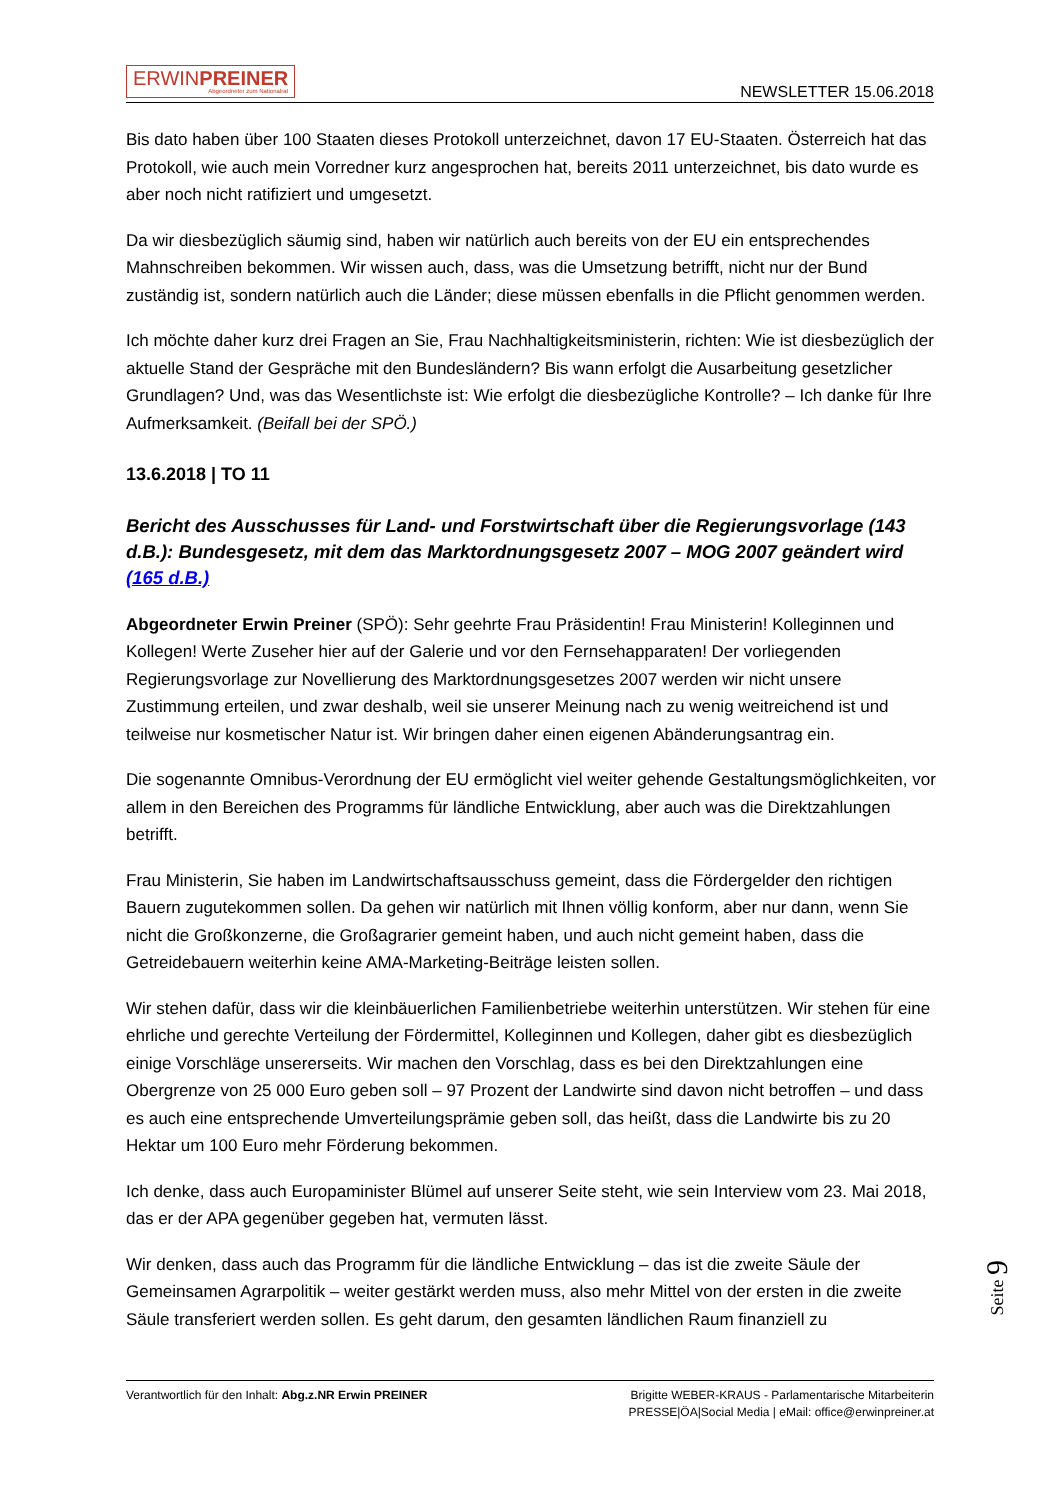ERWINPREINER
Abgeordneter zum Nationalrat
NEWSLETTER 15.06.2018
Bis dato haben über 100 Staaten dieses Protokoll unterzeichnet, davon 17 EU-Staaten. Österreich hat das Protokoll, wie auch mein Vorredner kurz angesprochen hat, bereits 2011 unterzeichnet, bis dato wurde es aber noch nicht ratifiziert und umgesetzt.
Da wir diesbezüglich säumig sind, haben wir natürlich auch bereits von der EU ein entsprechendes Mahnschreiben bekommen. Wir wissen auch, dass, was die Umsetzung betrifft, nicht nur der Bund zuständig ist, sondern natürlich auch die Länder; diese müssen ebenfalls in die Pflicht genommen werden.
Ich möchte daher kurz drei Fragen an Sie, Frau Nachhaltigkeitsministerin, richten: Wie ist diesbezüglich der aktuelle Stand der Gespräche mit den Bundesländern? Bis wann erfolgt die Ausarbeitung gesetzlicher Grundlagen? Und, was das Wesentlichste ist: Wie erfolgt die diesbezügliche Kontrolle? – Ich danke für Ihre Aufmerksamkeit. (Beifall bei der SPÖ.)
13.6.2018 | TO 11
Bericht des Ausschusses für Land- und Forstwirtschaft über die Regierungsvorlage (143 d.B.): Bundesgesetz, mit dem das Marktordnungsgesetz 2007 – MOG 2007 geändert wird (165 d.B.)
Abgeordneter Erwin Preiner (SPÖ): Sehr geehrte Frau Präsidentin! Frau Ministerin! Kolleginnen und Kollegen! Werte Zuseher hier auf der Galerie und vor den Fernsehapparaten! Der vorliegenden Regierungsvorlage zur Novellierung des Marktordnungsgesetzes 2007 werden wir nicht unsere Zustimmung erteilen, und zwar deshalb, weil sie unserer Meinung nach zu wenig weitreichend ist und teilweise nur kosmetischer Natur ist. Wir bringen daher einen eigenen Abänderungsantrag ein.
Die sogenannte Omnibus-Verordnung der EU ermöglicht viel weiter gehende Gestaltungsmöglichkeiten, vor allem in den Bereichen des Programms für ländliche Entwicklung, aber auch was die Direktzahlungen betrifft.
Frau Ministerin, Sie haben im Landwirtschaftsausschuss gemeint, dass die Fördergelder den richtigen Bauern zugutekommen sollen. Da gehen wir natürlich mit Ihnen völlig konform, aber nur dann, wenn Sie nicht die Großkonzerne, die Großagrarier gemeint haben, und auch nicht gemeint haben, dass die Getreidebauern weiterhin keine AMA-Marketing-Beiträge leisten sollen.
Wir stehen dafür, dass wir die kleinbäuerlichen Familienbetriebe weiterhin unterstützen. Wir stehen für eine ehrliche und gerechte Verteilung der Fördermittel, Kolleginnen und Kollegen, daher gibt es diesbezüglich einige Vorschläge unsererseits. Wir machen den Vorschlag, dass es bei den Direktzahlungen eine Obergrenze von 25 000 Euro geben soll – 97 Prozent der Landwirte sind davon nicht betroffen – und dass es auch eine entsprechende Umverteilungsprämie geben soll, das heißt, dass die Landwirte bis zu 20 Hektar um 100 Euro mehr Förderung bekommen.
Ich denke, dass auch Europaminister Blümel auf unserer Seite steht, wie sein Interview vom 23. Mai 2018, das er der APA gegenüber gegeben hat, vermuten lässt.
Wir denken, dass auch das Programm für die ländliche Entwicklung – das ist die zweite Säule der Gemeinsamen Agrarpolitik – weiter gestärkt werden muss, also mehr Mittel von der ersten in die zweite Säule transferiert werden sollen. Es geht darum, den gesamten ländlichen Raum finanziell zu
Seite 9
Verantwortlich für den Inhalt: Abg.z.NR Erwin PREINER
Brigitte WEBER-KRAUS - Parlamentarische Mitarbeiterin
PRESSE|ÖA|Social Media | eMail: office@erwinpreiner.at